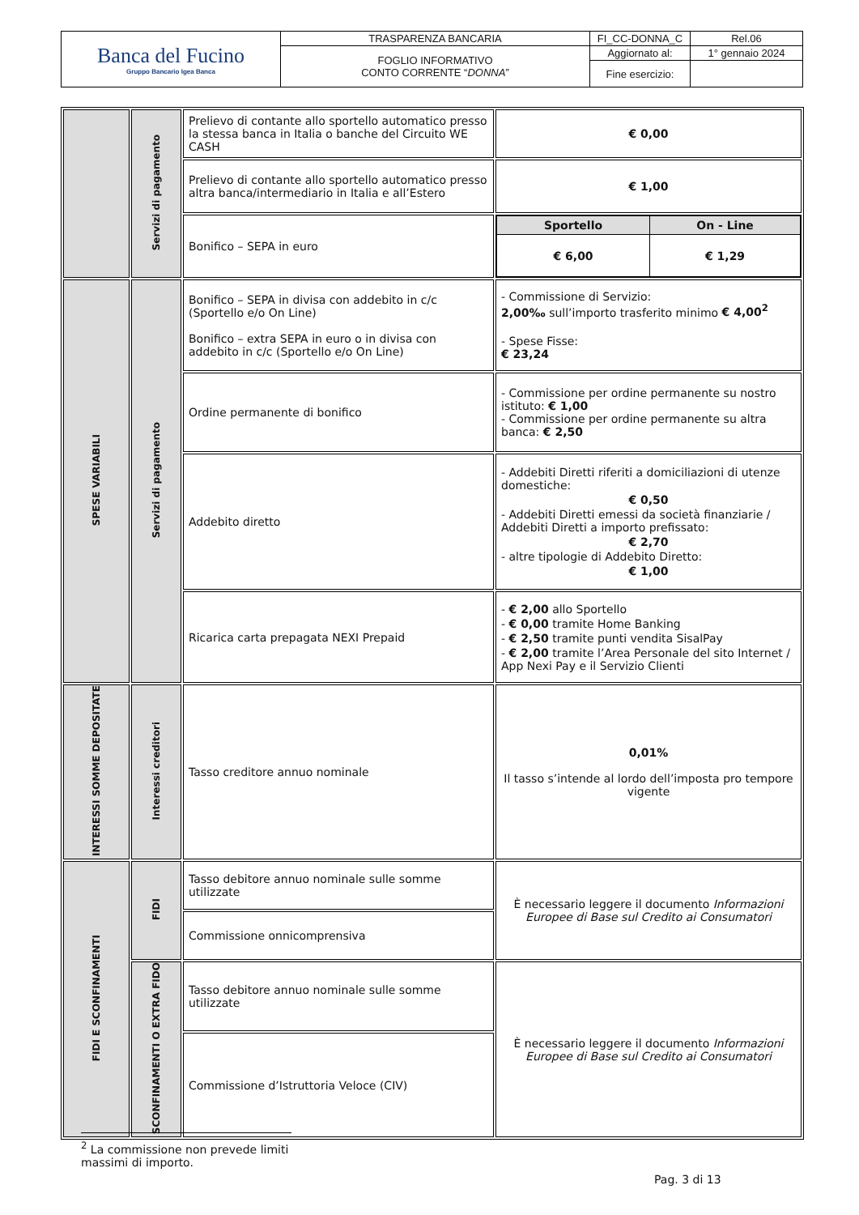| Banca del Fucino Gruppo Bancario Igea Banca | TRASPARENZA BANCARIA | FI_CC-DONNA_C | Rel.06 |
| | FOGLIO INFORMATIVO CONTO CORRENTE “ DONNA ” | Aggiornato al: | 1° gennaio 2024 |
| | | Fine esercizio: | |
| | Servizi di pagamento | Prelievo di contante allo sportello automatico presso la stessa banca in Italia o banche del Circuito WE CASH | € 0,00 |
| | | Prelievo di contante allo sportello automatico presso altra banca/intermediario in Italia e all’Estero | € 1,00 |
| | | Bonifico – SEPA in euro | / Sportello / On - Line / / € 6,00 / € 1,29 / |
| SPESE VARIABILI | Servizi di pagamento | Bonifico – SEPA in divisa con addebito in c/c (Sportello e/o On Line) Bonifico – extra SEPA in euro o in divisa con addebito in c/c (Sportello e/o On Line) | - Commissione di Servizio: 2,00‰ sull’importo trasferito minimo € 4,00<sup>2</sup> - Spese Fisse: € 23,24 |
| | | Ordine permanente di bonifico | - Commissione per ordine permanente su nostro istituto: € 1,00 - Commissione per ordine permanente su altra banca: € 2,50 |
| | | Addebito diretto | - Addebiti Diretti riferiti a domiciliazioni di utenze domestiche: € 0,50 - Addebiti Diretti emessi da società finanziarie / Addebiti Diretti a importo prefissato: € 2,70 - altre tipologie di Addebito Diretto: € 1,00 |
| | | Ricarica carta prepagata NEXI Prepaid | - € 2,00 allo Sportello - € 0,00 tramite Home Banking - € 2,50 tramite punti vendita SisalPay - € 2,00 tramite l’Area Personale del sito Internet / App Nexi Pay e il Servizio Clienti |
| INTERESSI SOMME DEPOSITATE | Interessi creditori | Tasso creditore annuo nominale | 0,01% Il tasso s’intende al lordo dell’imposta pro tempore vigente |
| FIDI E SCONFINAMENTI | FIDI | Tasso debitore annuo nominale sulle somme utilizzate | È necessario leggere il documento Informazioni Europee di Base sul Credito ai Consumatori |
| | | Commissione onnicomprensiva | |
| | SCONFINAMENTI O EXTRA FIDO | Tasso debitore annuo nominale sulle somme utilizzate | È necessario leggere il documento Informazioni Europee di Base sul Credito ai Consumatori |
| | | Commissione d’Istruttoria Veloce (CIV) | |
<sup>2</sup> La commissione non prevede limiti massimi di importo.
Pag. 3 di 13